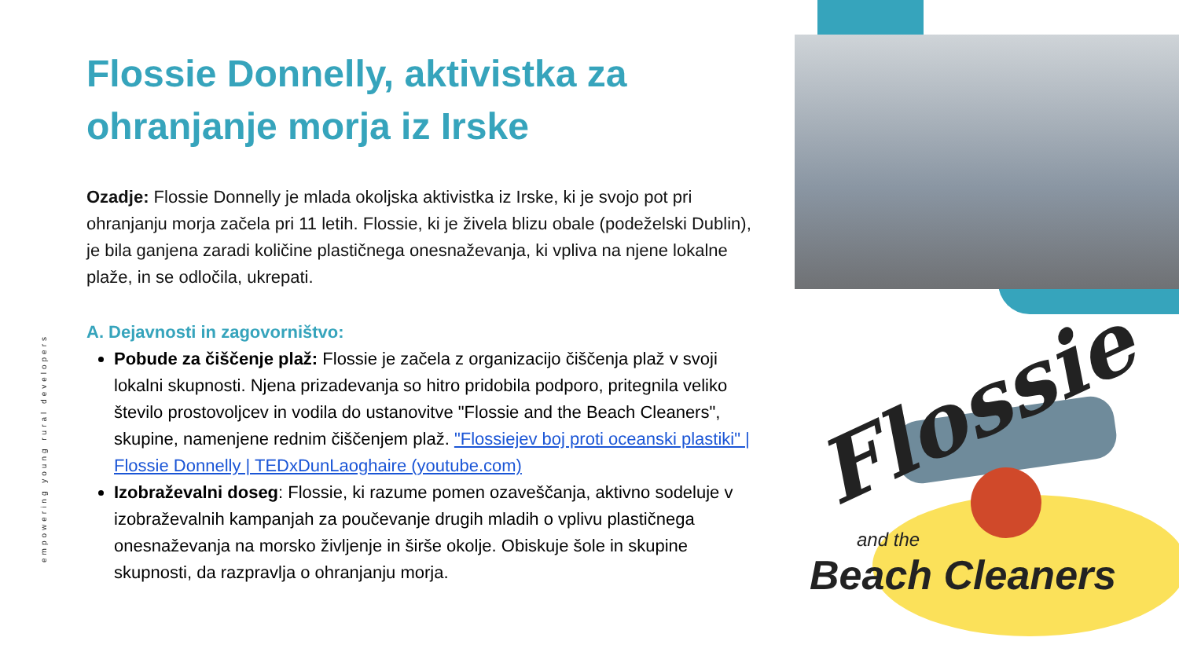empowering young rural developers
Flossie Donnelly, aktivistka za ohranjanje morja iz Irske
Ozadje: Flossie Donnelly je mlada okoljska aktivistka iz Irske, ki je svojo pot pri ohranjanju morja začela pri 11 letih. Flossie, ki je živela blizu obale (podeželski Dublin), je bila ganjena zaradi količine plastičnega onesnaževanja, ki vpliva na njene lokalne plaže, in se odločila, ukrepati.
A. Dejavnosti in zagovorništvo:
Pobude za čiščenje plaž: Flossie je začela z organizacijo čiščenja plaž v svoji lokalni skupnosti. Njena prizadevanja so hitro pridobila podporo, pritegnila veliko število prostovoljcev in vodila do ustanovitve "Flossie and the Beach Cleaners", skupine, namenjene rednim čiščenjem plaž. "Flossiejev boj proti oceanski plastiki" | Flossie Donnelly | TEDxDunLaoghaire (youtube.com)
Izobraževalni doseg: Flossie, ki razume pomen ozaveščanja, aktivno sodeluje v izobraževalnih kampanjah za poučevanje drugih mladih o vplivu plastičnega onesnaževanja na morsko življenje in širše okolje. Obiskuje šole in skupine skupnosti, da razpravlja o ohranjanju morja.
Flossie
and the
Beach Cleaners